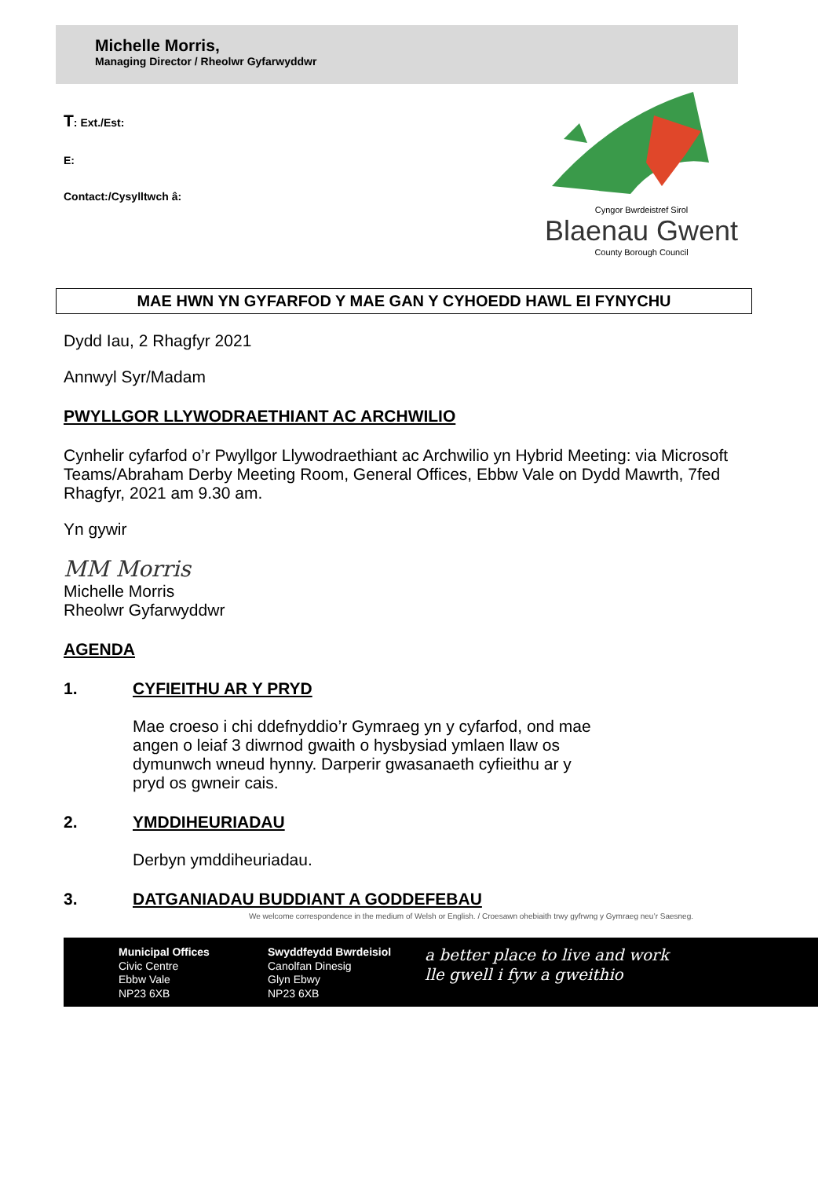Michelle Morris,
Managing Director / Rheolwr Gyfarwyddwr
T: Ext./Est:
E:
Contact:/Cysylltwch â:
Cyngor Bwrdeistref Sirol
Blaenau Gwent
County Borough Council
MAE HWN YN GYFARFOD Y MAE GAN Y CYHOEDD HAWL EI FYNYCHU
Dydd Iau, 2 Rhagfyr 2021
Annwyl Syr/Madam
PWYLLGOR LLYWODRAETHIANT AC ARCHWILIO
Cynhelir cyfarfod o’r Pwyllgor Llywodraethiant ac Archwilio yn Hybrid Meeting: via Microsoft Teams/Abraham Derby Meeting Room, General Offices, Ebbw Vale on Dydd Mawrth, 7fed Rhagfyr, 2021 am 9.30 am.
Yn gywir
MM Morris
Michelle Morris
Rheolwr Gyfarwyddwr
AGENDA
1. CYFIEITHU AR Y PRYD
Mae croeso i chi ddefnyddio’r Gymraeg yn y cyfarfod, ond mae angen o leiaf 3 diwrnod gwaith o hysbysiad ymlaen llaw os dymunwch wneud hynny. Darperir gwasanaeth cyfieithu ar y pryd os gwneir cais.
2. YMDDIHEURIADAU
Derbyn ymddiheuriadau.
3. DATGANIADAU BUDDIANT A GODDEFEBAU
We welcome correspondence in the medium of Welsh or English. / Croesawn ohebiaith trwy gyfrwng y Gymraeg neu’r Saesneg.
Municipal Offices
Civic Centre
Ebbw Vale
NP23 6XB
Swyddfeydd Bwrdeisiol
Canolfan Dinesig
Glyn Ebwy
NP23 6XB
a better place to live and work
lle gwell i fyw a gweithio